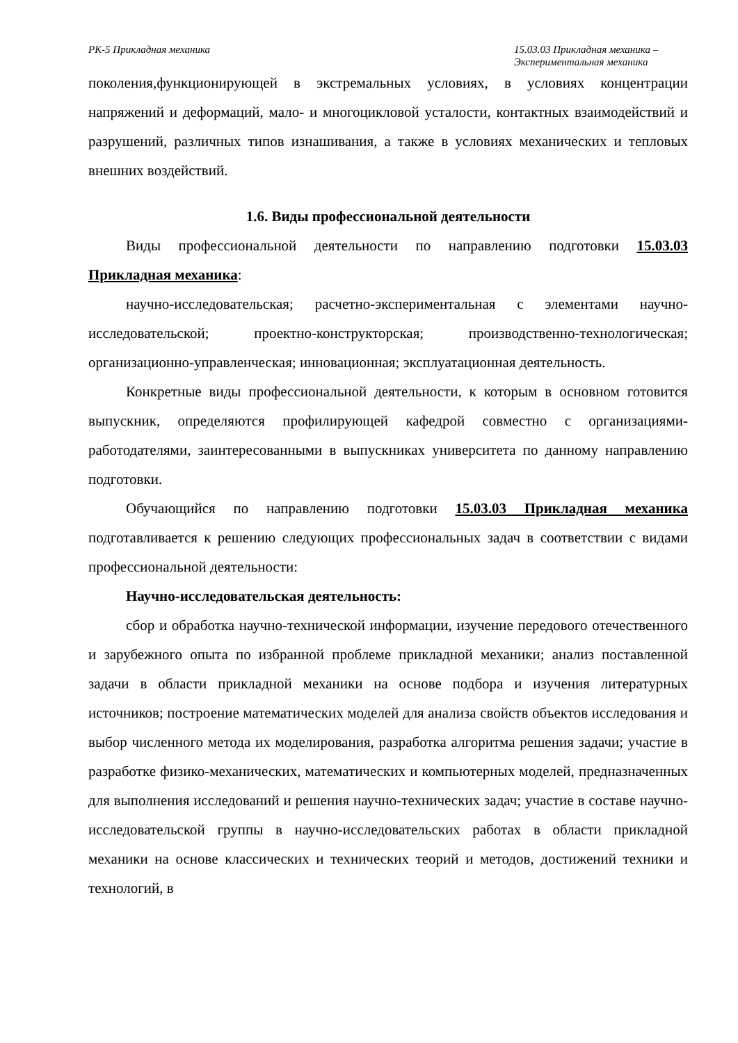РК-5 Прикладная механика 15.03.03 Прикладная механика – Экспериментальная механика
поколения,функционирующей в экстремальных условиях, в условиях концентрации напряжений и деформаций, мало- и многоцикловой усталости, контактных взаимодействий и разрушений, различных типов изнашивания, а также в условиях механических и тепловых внешних воздействий.
1.6. Виды профессиональной деятельности
Виды профессиональной деятельности по направлению подготовки 15.03.03 Прикладная механика:
научно-исследовательская; расчетно-экспериментальная с элементами научно-исследовательской; проектно-конструкторская; производственно-технологическая; организационно-управленческая; инновационная; эксплуатационная деятельность.
Конкретные виды профессиональной деятельности, к которым в основном готовится выпускник, определяются профилирующей кафедрой совместно с организациями-работодателями, заинтересованными в выпускниках университета по данному направлению подготовки.
Обучающийся по направлению подготовки 15.03.03 Прикладная механика подготавливается к решению следующих профессиональных задач в соответствии с видами профессиональной деятельности:
Научно-исследовательская деятельность:
сбор и обработка научно-технической информации, изучение передового отечественного и зарубежного опыта по избранной проблеме прикладной механики; анализ поставленной задачи в области прикладной механики на основе подбора и изучения литературных источников; построение математических моделей для анализа свойств объектов исследования и выбор численного метода их моделирования, разработка алгоритма решения задачи; участие в разработке физико-механических, математических и компьютерных моделей, предназначенных для выполнения исследований и решения научно-технических задач; участие в составе научно-исследовательской группы в научно-исследовательских работах в области прикладной механики на основе классических и технических теорий и методов, достижений техники и технологий, в